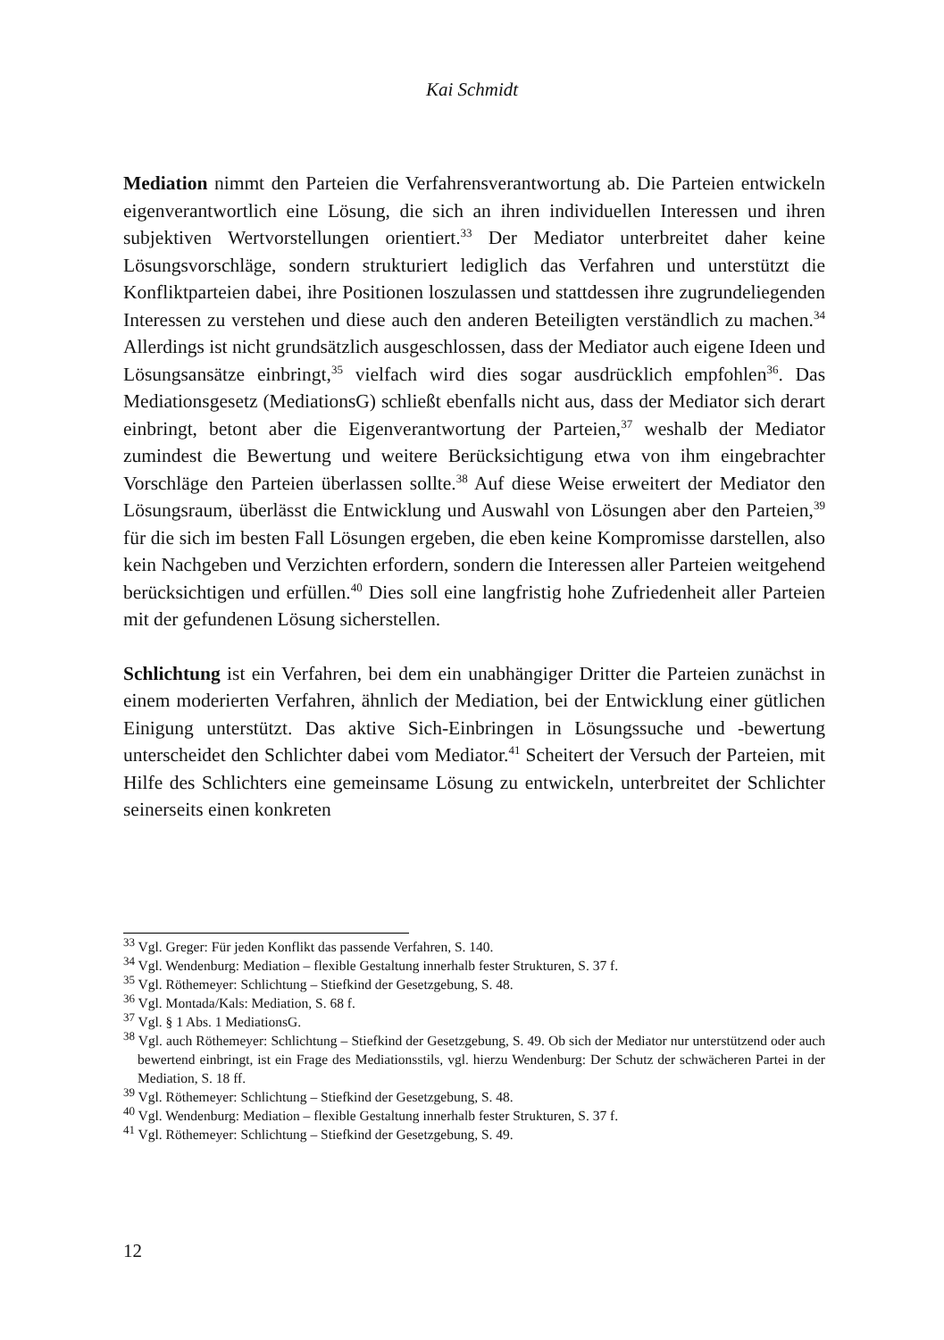Kai Schmidt
Mediation nimmt den Parteien die Verfahrensverantwortung ab. Die Parteien entwickeln eigenverantwortlich eine Lösung, die sich an ihren individuellen Interessen und ihren subjektiven Wertvorstellungen orientiert.<sup>33</sup> Der Mediator unterbreitet daher keine Lösungsvorschläge, sondern strukturiert lediglich das Verfahren und unterstützt die Konfliktparteien dabei, ihre Positionen loszulassen und stattdessen ihre zugrundeliegenden Interessen zu verstehen und diese auch den anderen Beteiligten verständlich zu machen.<sup>34</sup> Allerdings ist nicht grundsätzlich ausgeschlossen, dass der Mediator auch eigene Ideen und Lösungsansätze einbringt,<sup>35</sup> vielfach wird dies sogar ausdrücklich empfohlen<sup>36</sup>. Das Mediationsgesetz (MediationsG) schließt ebenfalls nicht aus, dass der Mediator sich derart einbringt, betont aber die Eigenverantwortung der Parteien,<sup>37</sup> weshalb der Mediator zumindest die Bewertung und weitere Berücksichtigung etwa von ihm eingebrachter Vorschläge den Parteien überlassen sollte.<sup>38</sup> Auf diese Weise erweitert der Mediator den Lösungsraum, überlässt die Entwicklung und Auswahl von Lösungen aber den Parteien,<sup>39</sup> für die sich im besten Fall Lösungen ergeben, die eben keine Kompromisse darstellen, also kein Nachgeben und Verzichten erfordern, sondern die Interessen aller Parteien weitgehend berücksichtigen und erfüllen.<sup>40</sup> Dies soll eine langfristig hohe Zufriedenheit aller Parteien mit der gefundenen Lösung sicherstellen.
Schlichtung ist ein Verfahren, bei dem ein unabhängiger Dritter die Parteien zunächst in einem moderierten Verfahren, ähnlich der Mediation, bei der Entwicklung einer gütlichen Einigung unterstützt. Das aktive Sich-Einbringen in Lösungssuche und -bewertung unterscheidet den Schlichter dabei vom Mediator.<sup>41</sup> Scheitert der Versuch der Parteien, mit Hilfe des Schlichters eine gemeinsame Lösung zu entwickeln, unterbreitet der Schlichter seinerseits einen konkreten
<sup>33</sup> Vgl. Greger: Für jeden Konflikt das passende Verfahren, S. 140.
<sup>34</sup> Vgl. Wendenburg: Mediation – flexible Gestaltung innerhalb fester Strukturen, S. 37 f.
<sup>35</sup> Vgl. Röthemeyer: Schlichtung – Stiefkind der Gesetzgebung, S. 48.
<sup>36</sup> Vgl. Montada/Kals: Mediation, S. 68 f.
<sup>37</sup> Vgl. § 1 Abs. 1 MediationsG.
<sup>38</sup> Vgl. auch Röthemeyer: Schlichtung – Stiefkind der Gesetzgebung, S. 49. Ob sich der Mediator nur unterstützend oder auch bewertend einbringt, ist ein Frage des Mediationsstils, vgl. hierzu Wendenburg: Der Schutz der schwächeren Partei in der Mediation, S. 18 ff.
<sup>39</sup> Vgl. Röthemeyer: Schlichtung – Stiefkind der Gesetzgebung, S. 48.
<sup>40</sup> Vgl. Wendenburg: Mediation – flexible Gestaltung innerhalb fester Strukturen, S. 37 f.
<sup>41</sup> Vgl. Röthemeyer: Schlichtung – Stiefkind der Gesetzgebung, S. 49.
12